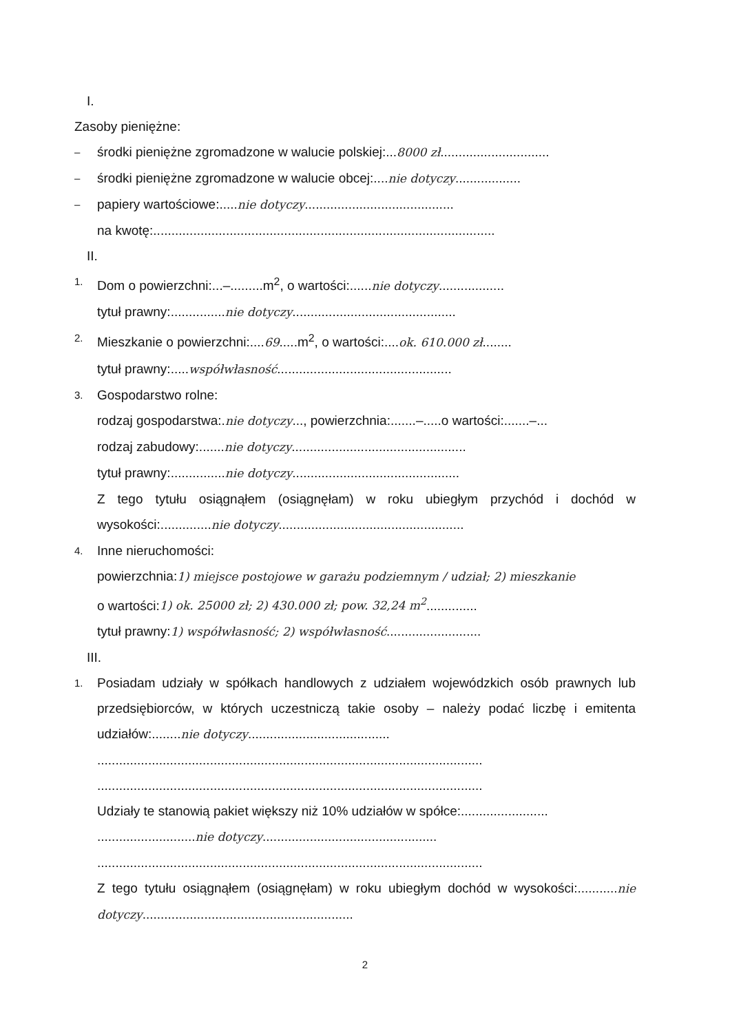I.
Zasoby pieniężne:
– środki pieniężne zgromadzone w walucie polskiej:...8000 zł..............................
– środki pieniężne zgromadzone w walucie obcej:....nie dotyczy..................
– papiery wartościowe:.....nie dotyczy.........................................
na kwotę:..............................................................................................
II.
1. Dom o powierzchni:...–.........m<sup>2</sup>, o wartości:......nie dotyczy..................
tytuł prawny:...............nie dotyczy.............................................
2. Mieszkanie o powierzchni:....69.....m<sup>2</sup>, o wartości:....ok. 610.000 zł........
tytuł prawny:.....współwłasność................................................
3. Gospodarstwo rolne:
rodzaj gospodarstwa:.nie dotyczy..., powierzchnia:.......–.....o wartości:.......–...
rodzaj zabudowy:.......nie dotyczy................................................
tytuł prawny:...............nie dotyczy..............................................
Z tego tytułu osiągnąłem (osiągnęłam) w roku ubiegłym przychód i dochód w wysokości:..............nie dotyczy...................................................
4. Inne nieruchomości:
powierzchnia:1) miejsce postojowe w garażu podziemnym / udział; 2) mieszkanie
o wartości:1) ok. 25000 zł; 2) 430.000 zł; pow. 32,24 m<sup>2</sup>..............
tytuł prawny:1) współwłasność; 2) współwłasność..........................
III.
1. Posiadam udziały w spółkach handlowych z udziałem wojewódzkich osób prawnych lub przedsiębiorców, w których uczestniczą takie osoby – należy podać liczbę i emitenta udziałów:........nie dotyczy.......................................
..........................................................................................................
..........................................................................................................
Udziały te stanowią pakiet większy niż 10% udziałów w spółce:........................
...........................nie dotyczy................................................
..........................................................................................................
Z tego tytułu osiągnąłem (osiągnęłam) w roku ubiegłym dochód w wysokości:...........nie dotyczy..........................................................
2